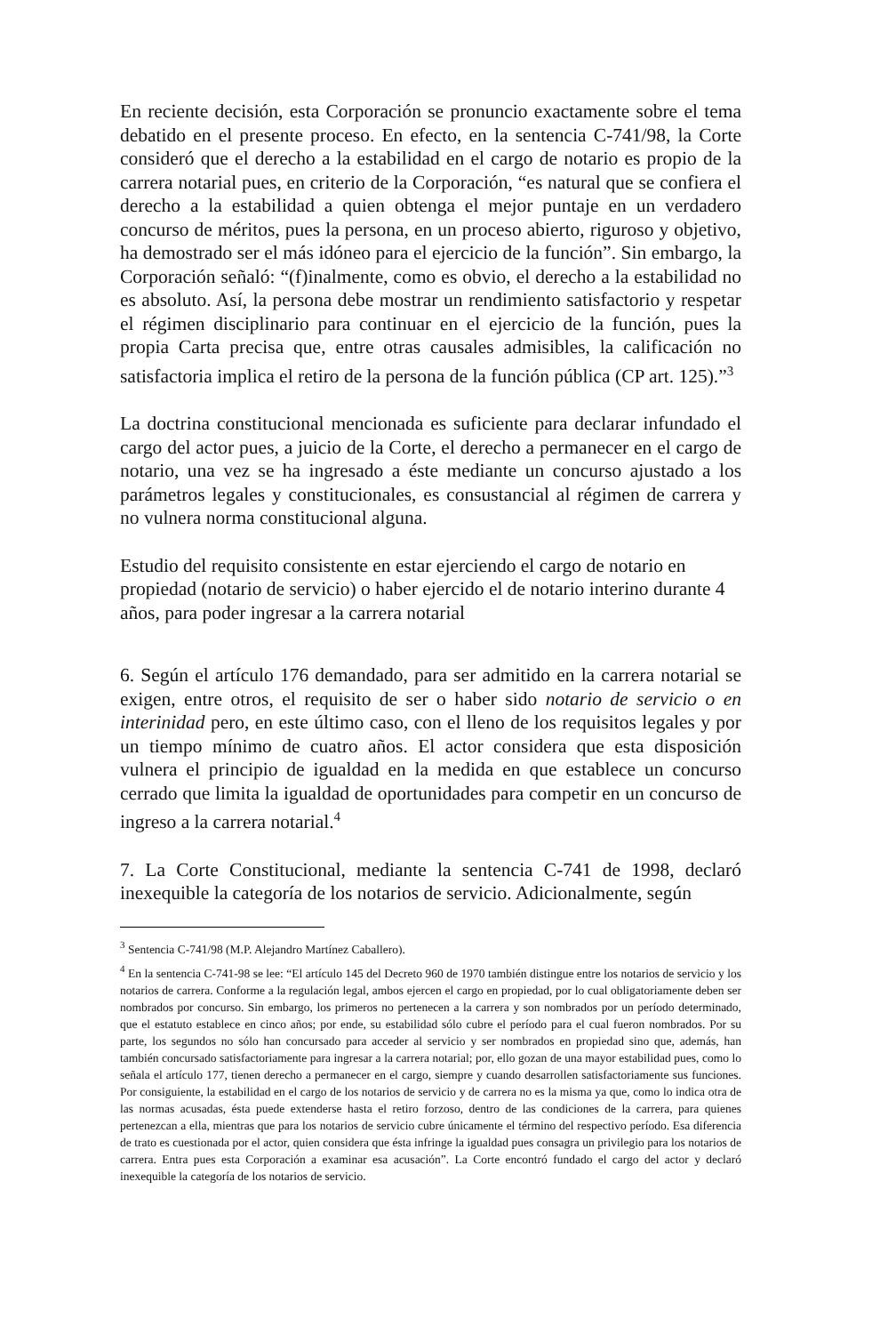En reciente decisión, esta Corporación se pronuncio exactamente sobre el tema debatido en el presente proceso. En efecto, en la sentencia C-741/98, la Corte consideró que el derecho a la estabilidad en el cargo de notario es propio de la carrera notarial pues, en criterio de la Corporación, “es natural que se confiera el derecho a la estabilidad a quien obtenga el mejor puntaje en un verdadero concurso de méritos, pues la persona, en un proceso abierto, riguroso y objetivo, ha demostrado ser el más idóneo para el ejercicio de la función”. Sin embargo, la Corporación señaló: “(f)inalmente, como es obvio, el derecho a la estabilidad no es absoluto. Así, la persona debe mostrar un rendimiento satisfactorio y respetar el régimen disciplinario para continuar en el ejercicio de la función, pues la propia Carta precisa que, entre otras causales admisibles, la calificación no satisfactoria implica el retiro de la persona de la función pública (CP art. 125).”<sup>3</sup>
La doctrina constitucional mencionada es suficiente para declarar infundado el cargo del actor pues, a juicio de la Corte, el derecho a permanecer en el cargo de notario, una vez se ha ingresado a éste mediante un concurso ajustado a los parámetros legales y constitucionales, es consustancial al régimen de carrera y no vulnera norma constitucional alguna.
Estudio del requisito consistente en estar ejerciendo el cargo de notario en propiedad (notario de servicio) o haber ejercido el de notario interino durante 4 años, para poder ingresar a la carrera notarial
6. Según el artículo 176 demandado, para ser admitido en la carrera notarial se exigen, entre otros, el requisito de ser o haber sido notario de servicio o en interinidad pero, en este último caso, con el lleno de los requisitos legales y por un tiempo mínimo de cuatro años. El actor considera que esta disposición vulnera el principio de igualdad en la medida en que establece un concurso cerrado que limita la igualdad de oportunidades para competir en un concurso de ingreso a la carrera notarial.<sup>4</sup>
7. La Corte Constitucional, mediante la sentencia C-741 de 1998, declaró inexequible la categoría de los notarios de servicio. Adicionalmente, según
<sup>3</sup> Sentencia C-741/98 (M.P. Alejandro Martínez Caballero).
<sup>4</sup> En la sentencia C-741-98 se lee: “El artículo 145 del Decreto 960 de 1970 también distingue entre los notarios de servicio y los notarios de carrera. Conforme a la regulación legal, ambos ejercen el cargo en propiedad, por lo cual obligatoriamente deben ser nombrados por concurso. Sin embargo, los primeros no pertenecen a la carrera y son nombrados por un período determinado, que el estatuto establece en cinco años; por ende, su estabilidad sólo cubre el período para el cual fueron nombrados. Por su parte, los segundos no sólo han concursado para acceder al servicio y ser nombrados en propiedad sino que, además, han también concursado satisfactoriamente para ingresar a la carrera notarial; por, ello gozan de una mayor estabilidad pues, como lo señala el artículo 177, tienen derecho a permanecer en el cargo, siempre y cuando desarrollen satisfactoriamente sus funciones. Por consiguiente, la estabilidad en el cargo de los notarios de servicio y de carrera no es la misma ya que, como lo indica otra de las normas acusadas, ésta puede extenderse hasta el retiro forzoso, dentro de las condiciones de la carrera, para quienes pertenezcan a ella, mientras que para los notarios de servicio cubre únicamente el término del respectivo período. Esa diferencia de trato es cuestionada por el actor, quien considera que ésta infringe la igualdad pues consagra un privilegio para los notarios de carrera. Entra pues esta Corporación a examinar esa acusación”. La Corte encontró fundado el cargo del actor y declaró inexequible la categoría de los notarios de servicio.